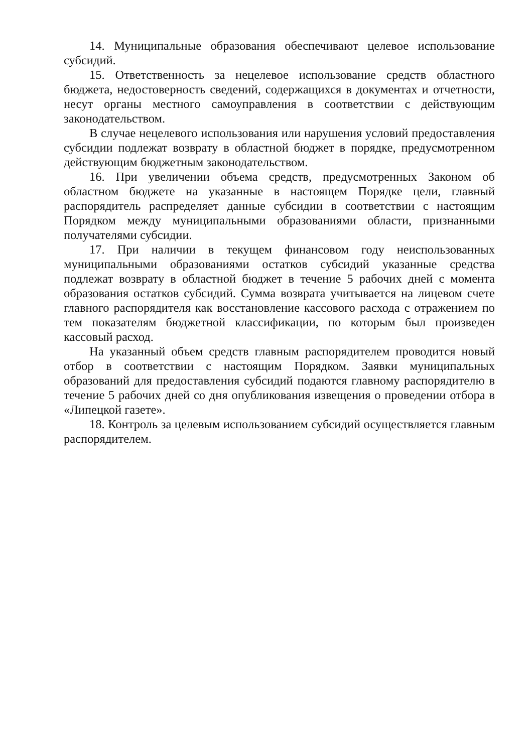14. Муниципальные образования обеспечивают целевое использование субсидий.
15. Ответственность за нецелевое использование средств областного бюджета, недостоверность сведений, содержащихся в документах и отчетности, несут органы местного самоуправления в соответствии с действующим законодательством.
В случае нецелевого использования или нарушения условий предоставления субсидии подлежат возврату в областной бюджет в порядке, предусмотренном действующим бюджетным законодательством.
16. При увеличении объема средств, предусмотренных Законом об областном бюджете на указанные в настоящем Порядке цели, главный распорядитель распределяет данные субсидии в соответствии с настоящим Порядком между муниципальными образованиями области, признанными получателями субсидии.
17. При наличии в текущем финансовом году неиспользованных муниципальными образованиями остатков субсидий указанные средства подлежат возврату в областной бюджет в течение 5 рабочих дней с момента образования остатков субсидий. Сумма возврата учитывается на лицевом счете главного распорядителя как восстановление кассового расхода с отражением по тем показателям бюджетной классификации, по которым был произведен кассовый расход.
На указанный объем средств главным распорядителем проводится новый отбор в соответствии с настоящим Порядком. Заявки муниципальных образований для предоставления субсидий подаются главному распорядителю в течение 5 рабочих дней со дня опубликования извещения о проведении отбора в «Липецкой газете».
18. Контроль за целевым использованием субсидий осуществляется главным распорядителем.